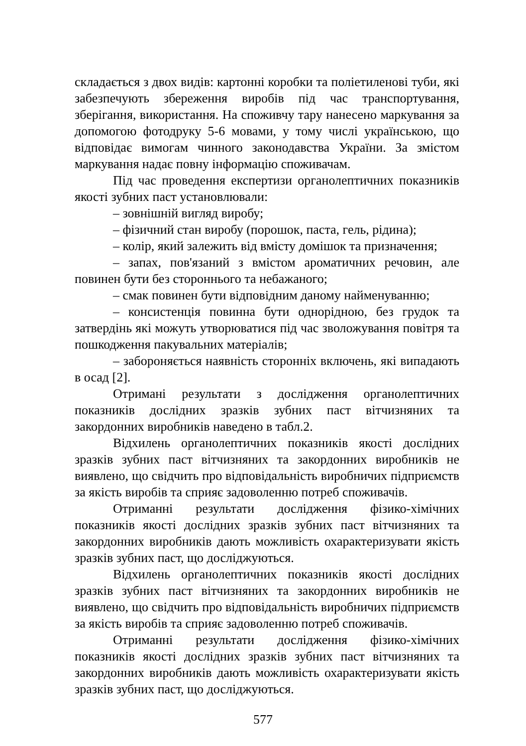складається з двох видів: картонні коробки та поліетиленові туби, які забезпечують збереження виробів під час транспортування, зберігання, використання. На споживчу тару нанесено маркування за допомогою фотодруку 5-6 мовами, у тому числі українською, що відповідає вимогам чинного законодавства України. За змістом маркування надає повну інформацію споживачам.
Під час проведення експертизи органолептичних показників якості зубних паст установлювали:
– зовнішній вигляд виробу;
– фізичний стан виробу (порошок, паста, гель, рідина);
– колір, який залежить від вмісту домішок та призначення;
– запах, пов'язаний з вмістом ароматичних речовин, але повинен бути без стороннього та небажаного;
– смак повинен бути відповідним даному найменуванню;
– консистенція повинна бути однорідною, без грудок та затвердінь які можуть утворюватися під час зволожування повітря та пошкодження пакувальних матеріалів;
– забороняється наявність сторонніх включень, які випадають в осад [2].
Отримані результати з дослідження органолептичних показників дослідних зразків зубних паст вітчизняних та закордонних виробників наведено в табл.2.
Відхилень органолептичних показників якості дослідних зразків зубних паст вітчизняних та закордонних виробників не виявлено, що свідчить про відповідальність виробничих підприємств за якість виробів та сприяє задоволенню потреб споживачів.
Отриманні результати дослідження фізико-хімічних показників якості дослідних зразків зубних паст вітчизняних та закордонних виробників дають можливість охарактеризувати якість зразків зубних паст, що досліджуються.
Відхилень органолептичних показників якості дослідних зразків зубних паст вітчизняних та закордонних виробників не виявлено, що свідчить про відповідальність виробничих підприємств за якість виробів та сприяє задоволенню потреб споживачів.
Отриманні результати дослідження фізико-хімічних показників якості дослідних зразків зубних паст вітчизняних та закордонних виробників дають можливість охарактеризувати якість зразків зубних паст, що досліджуються.
577